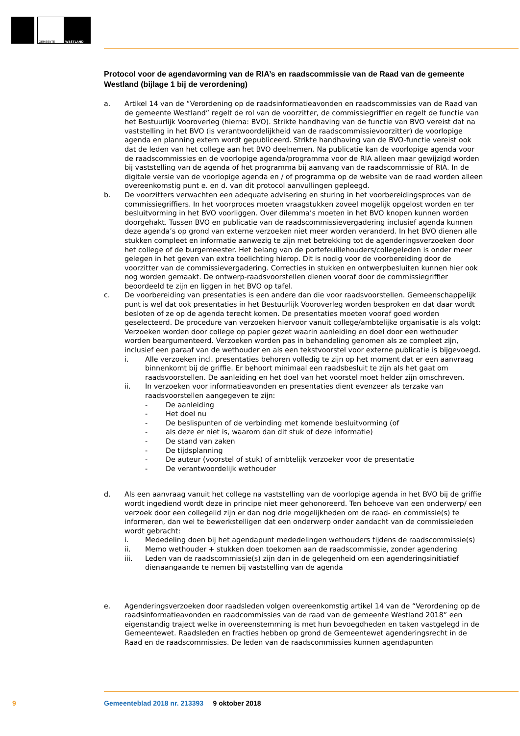GEMEENTE WESTLAND
Protocol voor de agendavorming van de RIA’s en raadscommissie van de Raad van de gemeente Westland (bijlage 1 bij de verordening)
a. Artikel 14 van de “Verordening op de raadsinformatieavonden en raadscommissies van de Raad van de gemeente Westland” regelt de rol van de voorzitter, de commissiegriffier en regelt de functie van het Bestuurlijk Vooroverleg (hierna: BVO). Strikte handhaving van de functie van BVO vereist dat na vaststelling in het BVO (is verantwoordelijkheid van de raadscommissievoorzitter) de voorlopige agenda en planning extern wordt gepubliceerd. Strikte handhaving van de BVO-functie vereist ook dat de leden van het college aan het BVO deelnemen. Na publicatie kan de voorlopige agenda voor de raadscommissies en de voorlopige agenda/programma voor de RIA alleen maar gewijzigd worden bij vaststelling van de agenda of het programma bij aanvang van de raadscommissie of RIA. In de digitale versie van de voorlopige agenda en / of programma op de website van de raad worden alleen overeenkomstig punt e. en d. van dit protocol aanvullingen gepleegd.
b. De voorzitters verwachten een adequate advisering en sturing in het voorbereidingsproces van de commissiegriffiers. In het voorproces moeten vraagstukken zoveel mogelijk opgelost worden en ter besluitvorming in het BVO voorliggen. Over dilemma’s moeten in het BVO knopen kunnen worden doorgehakt. Tussen BVO en publicatie van de raadscommissievergadering inclusief agenda kunnen deze agenda’s op grond van externe verzoeken niet meer worden veranderd. In het BVO dienen alle stukken compleet en informatie aanwezig te zijn met betrekking tot de agenderingsverzoeken door het college of de burgemeester. Het belang van de portefeuillehouders/collegeleden is onder meer gelegen in het geven van extra toelichting hierop. Dit is nodig voor de voorbereiding door de voorzitter van de commissievergadering. Correcties in stukken en ontwerpbesluiten kunnen hier ook nog worden gemaakt. De ontwerp-raadsvoorstellen dienen vooraf door de commissiegriffier beoordeeld te zijn en liggen in het BVO op tafel.
c. De voorbereiding van presentaties is een andere dan die voor raadsvoorstellen. Gemeenschappelijk punt is wel dat ook presentaties in het Bestuurlijk Vooroverleg worden besproken en dat daar wordt besloten of ze op de agenda terecht komen. De presentaties moeten vooraf goed worden geselecteerd. De procedure van verzoeken hiervoor vanuit college/ambtelijke organisatie is als volgt: Verzoeken worden door college op papier gezet waarin aanleiding en doel door een wethouder worden beargumenteerd. Verzoeken worden pas in behandeling genomen als ze compleet zijn, inclusief een paraaf van de wethouder en als een tekstvoorstel voor externe publicatie is bijgevoegd.
i. Alle verzoeken incl. presentaties behoren volledig te zijn op het moment dat er een aanvraag binnenkomt bij de griffie. Er behoort minimaal een raadsbesluit te zijn als het gaat om raadsvoorstellen. De aanleiding en het doel van het voorstel moet helder zijn omschreven.
ii. In verzoeken voor informatieavonden en presentaties dient evenzeer als terzake van raadsvoorstellen aangegeven te zijn:
- De aanleiding
- Het doel nu
- De beslispunten of de verbinding met komende besluitvorming (of
- als deze er niet is, waarom dan dit stuk of deze informatie)
- De stand van zaken
- De tijdsplanning
- De auteur (voorstel of stuk) of ambtelijk verzoeker voor de presentatie
- De verantwoordelijk wethouder
d. Als een aanvraag vanuit het college na vaststelling van de voorlopige agenda in het BVO bij de griffie wordt ingediend wordt deze in principe niet meer gehonoreerd. Ten behoeve van een onderwerp/ een verzoek door een collegelid zijn er dan nog drie mogelijkheden om de raad- en commissie(s) te informeren, dan wel te bewerkstelligen dat een onderwerp onder aandacht van de commissieleden wordt gebracht:
i. Mededeling doen bij het agendapunt mededelingen wethouders tijdens de raadscommissie(s)
ii. Memo wethouder + stukken doen toekomen aan de raadscommissie, zonder agendering
iii. Leden van de raadscommissie(s) zijn dan in de gelegenheid om een agenderingsinitiatief dienaangaande te nemen bij vaststelling van de agenda
e. Agenderingsverzoeken door raadsleden volgen overeenkomstig artikel 14 van de “Verordening op de raadsinformatieavonden en raadcommissies van de raad van de gemeente Westland 2018” een eigenstandig traject welke in overeenstemming is met hun bevoegdheden en taken vastgelegd in de Gemeentewet. Raadsleden en fracties hebben op grond de Gemeentewet agenderingsrecht in de Raad en de raadscommissies. De leden van de raadscommissies kunnen agendapunten
9
Gemeenteblad 2018 nr. 213393 9 oktober 2018